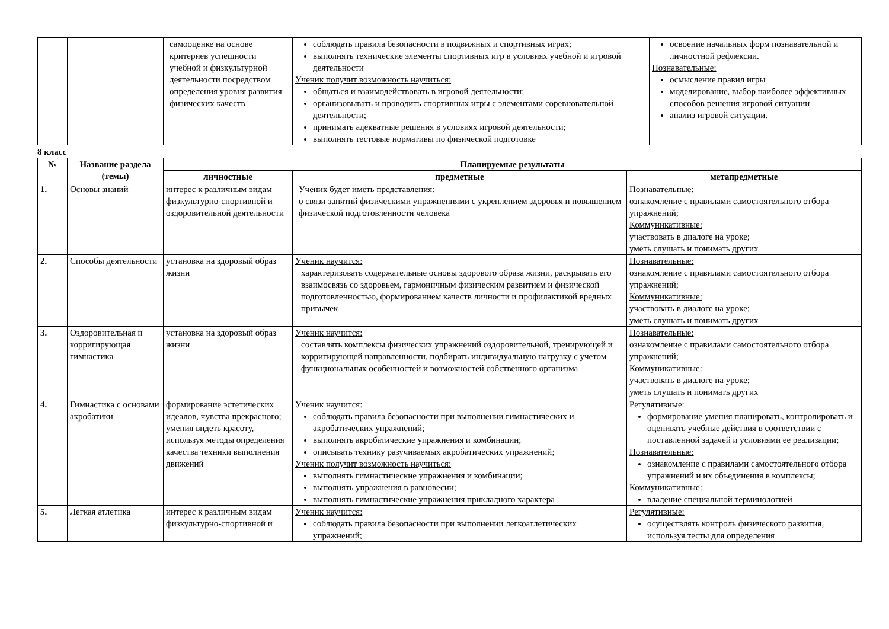| | | самооценке на основе критериев успешности учебной и физкультурной деятельности посредством определения уровня развития физических качеств | соблюдать правила безопасности в подвижных и спортивных играх; выполнять технические элементы спортивных игр в условиях учебной и игровой деятельности Ученик получит возможность научиться: общаться и взаимодействовать в игровой деятельности; организовывать и проводить спортивных игры с элементами соревновательной деятельности; принимать адекватные решения в условиях игровой деятельности; выполнять тестовые нормативы по физической подготовке | освоение начальных форм познавательной и личностной рефлексии. Познавательные: осмысление правил игры моделирование, выбор наиболее эффективных способов решения игровой ситуации анализ игровой ситуации. |
8 класс
| № | Название раздела (темы) | Планируемые результаты | | |
| --- | --- | --- | --- | --- |
| | | личностные | предметные | метапредметные |
| 1. | Основы знаний | интерес к различным видам физкультурно-спортивной и оздоровительной деятельности | Ученик будет иметь представления: о связи занятий физическими упражнениями с укреплением здоровья и повышением физической подготовленности человека | Познавательные: ознакомление с правилами самостоятельного отбора упражнений; Коммуникативные: участвовать в диалоге на уроке; уметь слушать и понимать других |
| 2. | Способы деятельности | установка на здоровый образ жизни | Ученик научится: характеризовать содержательные основы здорового образа жизни, раскрывать его взаимосвязь со здоровьем, гармоничным физическим развитием и физической подготовленностью, формированием качеств личности и профилактикой вредных привычек | Познавательные: ознакомление с правилами самостоятельного отбора упражнений; Коммуникативные: участвовать в диалоге на уроке; уметь слушать и понимать других |
| 3. | Оздоровительная и корригирующая гимнастика | установка на здоровый образ жизни | Ученик научится: составлять комплексы физических упражнений оздоровительной, тренирующей и корригирующей направленности, подбирать индивидуальную нагрузку с учетом функциональных особенностей и возможностей собственного организма | Познавательные: ознакомление с правилами самостоятельного отбора упражнений; Коммуникативные: участвовать в диалоге на уроке; уметь слушать и понимать других |
| 4. | Гимнастика с основами акробатики | формирование эстетических идеалов, чувства прекрасного; умения видеть красоту, используя методы определения качества техники выполнения движений | Ученик научится: соблюдать правила безопасности при выполнении гимнастических и акробатических упражнений; выполнять акробатические упражнения и комбинации; описывать технику разучиваемых акробатических упражнений; Ученик получит возможность научиться: выполнять гимнастические упражнения и комбинации; выполнять упражнения в равновесии; выполнять гимнастические упражнения прикладного характера | Регулятивные: формирование умения планировать, контролировать и оценивать учебные действия в соответствии с поставленной задачей и условиями ее реализации; Познавательные: ознакомление с правилами самостоятельного отбора упражнений и их объединения в комплексы; Коммуникативные: владение специальной терминологией |
| 5. | Легкая атлетика | интерес к различным видам физкультурно-спортивной и | Ученик научится: соблюдать правила безопасности при выполнении легкоатлетических упражнений; | Регулятивные: осуществлять контроль физического развития, используя тесты для определения |